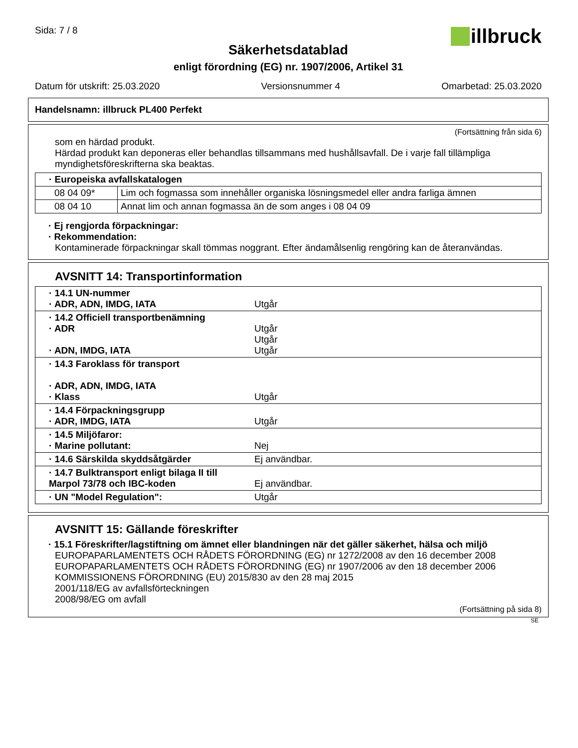Sida: 7 / 8
illbruck
Säkerhetsdatablad
enligt förordning (EG) nr. 1907/2006, Artikel 31
Datum för utskrift: 25.03.2020 Versionsnummer 4 Omarbetad: 25.03.2020
Handelsnamn: illbruck PL400 Perfekt
(Fortsättning från sida 6)
som en härdad produkt.
Härdad produkt kan deponeras eller behandlas tillsammans med hushållsavfall. De i varje fall tillämpliga myndighetsföreskrifterna ska beaktas.
| · Europeiska avfallskatalogen | |
| 08 04 09* | Lim och fogmassa som innehåller organiska lösningsmedel eller andra farliga ämnen |
| 08 04 10 | Annat lim och annan fogmassa än de som anges i 08 04 09 |
· Ej rengjorda förpackningar:
· Rekommendation:
Kontaminerade förpackningar skall tömmas noggrant. Efter ändamålsenlig rengöring kan de återanvändas.
AVSNITT 14: Transportinformation
| · 14.1 UN-nummer · ADR, ADN, IMDG, IATA | Utgår |
| · 14.2 Officiell transportbenämning · ADR · ADN, IMDG, IATA | Utgår Utgår Utgår |
| · 14.3 Faroklass för transport · ADR, ADN, IMDG, IATA · Klass | Utgår |
| · 14.4 Förpackningsgrupp · ADR, IMDG, IATA | Utgår |
| · 14.5 Miljöfaror: · Marine pollutant: | Nej |
| · 14.6 Särskilda skyddsåtgärder | Ej användbar. |
| · 14.7 Bulktransport enligt bilaga II till Marpol 73/78 och IBC-koden | Ej användbar. |
| · UN "Model Regulation": | Utgår |
AVSNITT 15: Gällande föreskrifter
· 15.1 Föreskrifter/lagstiftning om ämnet eller blandningen när det gäller säkerhet, hälsa och miljö
EUROPAPARLAMENTETS OCH RÅDETS FÖRORDNING (EG) nr 1272/2008 av den 16 december 2008
EUROPAPARLAMENTETS OCH RÅDETS FÖRORDNING (EG) nr 1907/2006 av den 18 december 2006
KOMMISSIONENS FÖRORDNING (EU) 2015/830 av den 28 maj 2015
2001/118/EG av avfallsförteckningen
2008/98/EG om avfall
(Fortsättning på sida 8)
SE